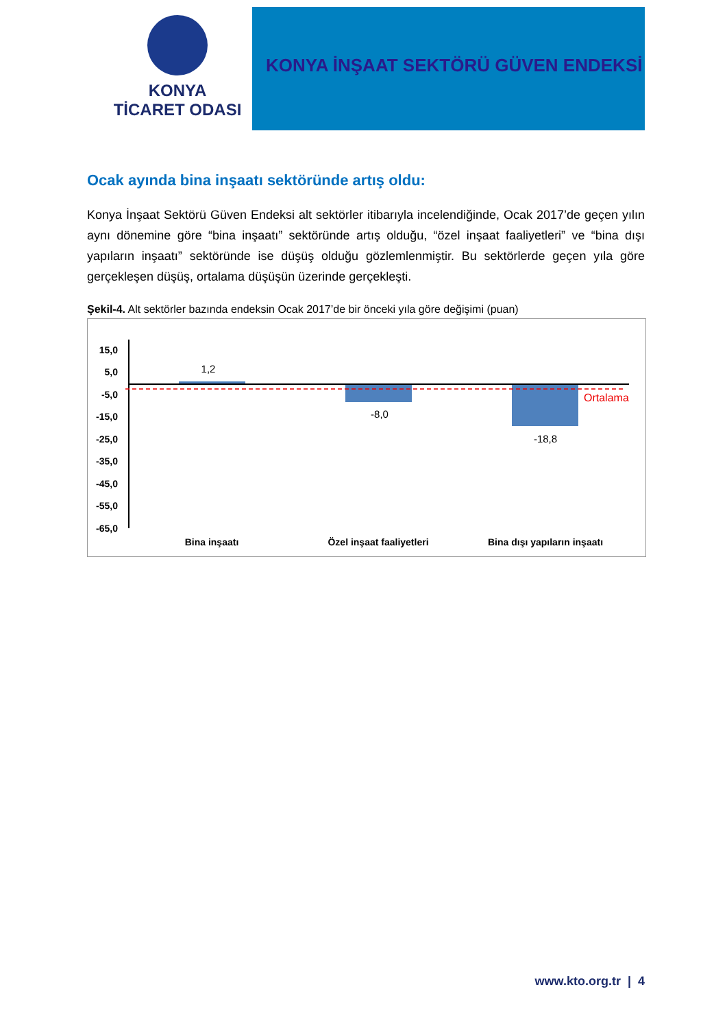KONYA
TİCARET ODASI
KONYA İNŞAAT SEKTÖRÜ GÜVEN ENDEKSİ
Ocak ayında bina inşaatı sektöründe artış oldu:
Konya İnşaat Sektörü Güven Endeksi alt sektörler itibarıyla incelendiğinde, Ocak 2017’de geçen yılın aynı dönemine göre “bina inşaatı” sektöründe artış olduğu, “özel inşaat faaliyetleri” ve “bina dışı yapıların inşaatı” sektöründe ise düşüş olduğu gözlemlenmiştir. Bu sektörlerde geçen yıla göre gerçekleşen düşüş, ortalama düşüşün üzerinde gerçekleşti.
Şekil-4. Alt sektörler bazında endeksin Ocak 2017’de bir önceki yıla göre değişimi (puan)
15,0
5,0
-5,0
-15,0
-25,0
-35,0
-45,0
-55,0
-65,0
1,2
-8,0
-18,8
Ortalama
Bina inşaatı
Özel inşaat faaliyetleri
Bina dışı yapıların inşaatı
www.kto.org.tr | 4